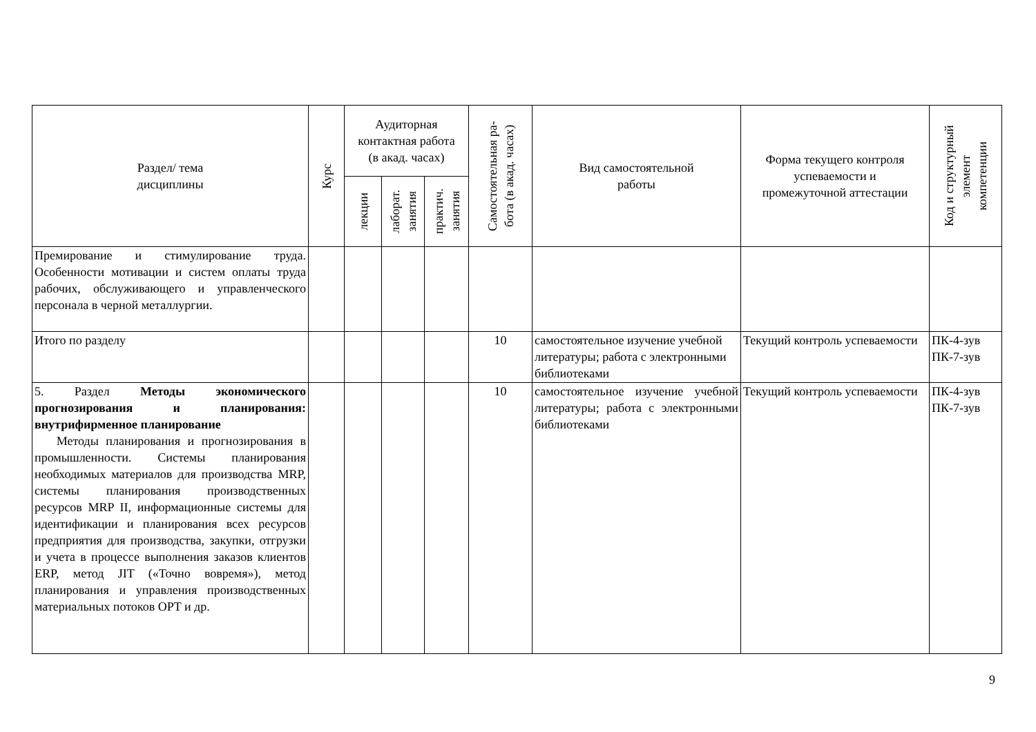| Раздел/ тема дисциплины | Курс | Аудиторная контактная работа (в акад. часах) | | | Самостоятельная ра- бота (в акад. часах) | Вид самостоятельной работы | Форма текущего контроля успеваемости и промежуточной аттестации | Код и структурный элемент компетенции |
| --- | --- | --- | --- | --- | --- | --- | --- | --- |
| | | лекции | лаборат. занятия | практич. занятия | | | | |
| Премирование и стимулирование труда. Особенности мотивации и систем оплаты труда рабочих, обслуживающего и управленческого персонала в черной металлургии. | | | | | | | | |
| Итого по разделу | | | | | 10 | самостоятельное изучение учебной литературы; работа с электронными библиотеками | Текущий контроль успеваемости | ПК-4-зув ПК-7-зув |
| 5. Раздел Методы экономического прогнозирования и планирования: внутрифирменное планирование Методы планирования и прогнозирования в промышленности. Системы планирования необходимых материалов для производства MRP, системы планирования производственных ресурсов MRP II, информационные системы для идентификации и планирования всех ресурсов предприятия для производства, закупки, отгрузки и учета в процессе выполнения заказов клиентов ERP, метод JIT («Точно вовремя»), метод планирования и управления производственных материальных потоков OPT и др. | | | | | 10 | самостоятельное изучение учебной литературы; работа с электронными библиотеками | Текущий контроль успеваемости | ПК-4-зув ПК-7-зув |
9